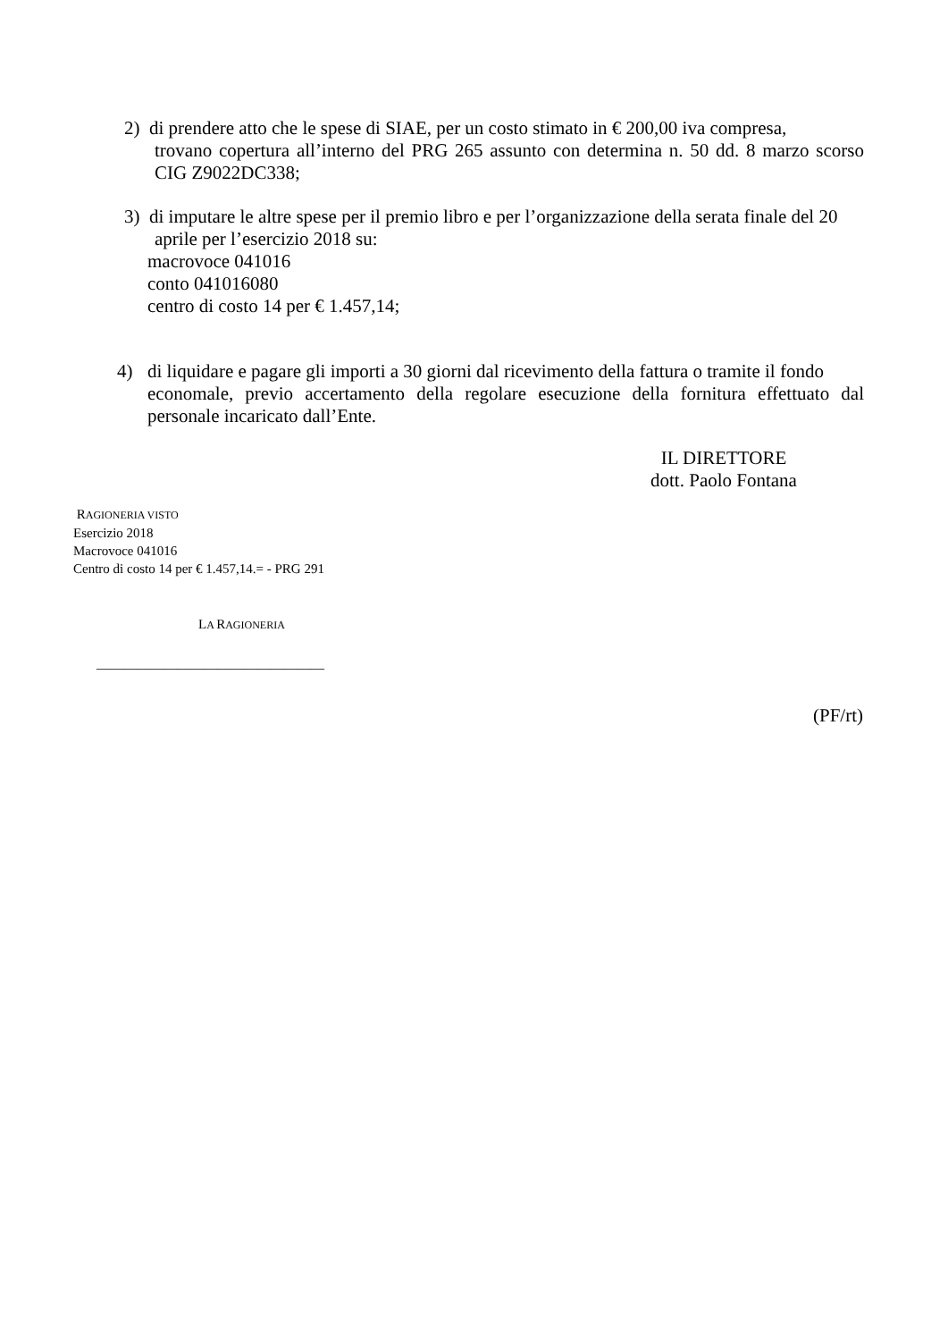2) di prendere atto che le spese di SIAE, per un costo stimato in € 200,00 iva compresa,
trovano copertura all’interno del PRG 265 assunto con determina n. 50 dd. 8 marzo scorso CIG Z9022DC338;
3) di imputare le altre spese per il premio libro e per l’organizzazione della serata finale del 20
aprile per l’esercizio 2018 su:
macrovoce 041016
conto 041016080
centro di costo 14 per € 1.457,14;
4) di liquidare e pagare gli importi a 30 giorni dal ricevimento della fattura o tramite il fondo
economale, previo accertamento della regolare esecuzione della fornitura effettuato dal personale incaricato dall’Ente.
IL DIRETTORE
dott. Paolo Fontana
RAGIONERIA VISTO
Esercizio 2018
Macrovoce 041016
Centro di costo 14 per € 1.457,14.= - PRG 291
LA RAGIONERIA
__________________________________
(PF/rt)